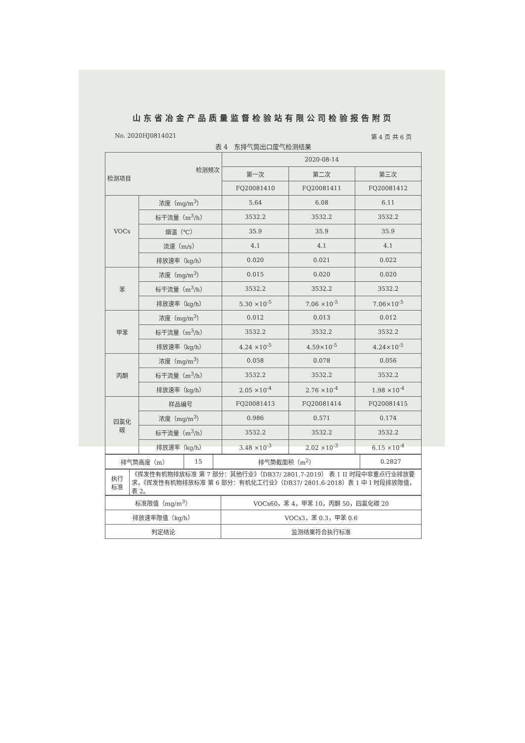山东省冶金产品质量监督检验站有限公司检验报告附页
No. 2020HJ0814021 第 4 页 共 6 页
表 4　东排气筒出口废气检测结果
| 检测频次 检测项目 | | 2020-08-14 | | |
| --- | --- | --- | --- | --- |
| | | 第一次 | 第二次 | 第三次 |
| | | FQ20081410 | FQ20081411 | FQ20081412 |
| VOCs | 浓度（mg/m<sup>3</sup>） | 5.64 | 6.08 | 6.11 |
| | 标干流量（m<sup>3</sup>/h） | 3532.2 | 3532.2 | 3532.2 |
| | 烟温（℃） | 35.9 | 35.9 | 35.9 |
| | 流速（m/s） | 4.1 | 4.1 | 4.1 |
| | 排放速率（kg/h） | 0.020 | 0.021 | 0.022 |
| 苯 | 浓度（mg/m<sup>3</sup>） | 0.015 | 0.020 | 0.020 |
| | 标干流量（m<sup>3</sup>/h） | 3532.2 | 3532.2 | 3532.2 |
| | 排放速率（kg/h） | 5.30 ×10<sup>-5</sup> | 7.06 ×10<sup>-5</sup> | 7.06×10<sup>-5</sup> |
| 甲苯 | 浓度（mg/m<sup>3</sup>） | 0.012 | 0.013 | 0.012 |
| | 标干流量（m<sup>3</sup>/h） | 3532.2 | 3532.2 | 3532.2 |
| | 排放速率（kg/h） | 4.24 ×10<sup>-5</sup> | 4.59×10<sup>-5</sup> | 4.24×10<sup>-5</sup> |
| 丙酮 | 浓度（mg/m<sup>3</sup>） | 0.058 | 0.078 | 0.056 |
| | 标干流量（m<sup>3</sup>/h） | 3532.2 | 3532.2 | 3532.2 |
| | 排放速率（kg/h） | 2.05 ×10<sup>-4</sup> | 2.76 ×10<sup>-4</sup> | 1.98 ×10<sup>-4</sup> |
| 四氯化 碳 | 样品编号 | FQ20081413 | FQ20081414 | FQ20081415 |
| | 浓度（mg/m<sup>3</sup>） | 0.986 | 0.571 | 0.174 |
| | 标干流量（m<sup>3</sup>/h） | 3532.2 | 3532.2 | 3532.2 |
| | 排放速率（kg/h） | 3.48 ×10<sup>-3</sup> | 2.02 ×10<sup>-3</sup> | 6.15 ×10<sup>-4</sup> |
| 排气筒高度（m） | 15 | 排气筒截面积（m<sup>2</sup>） | 0.2827 |
| 执行 标准 | 《挥发性有机物排放标准 第 7 部分：其他行业》（DB37/ 2801.7-2019） 表 1 II 时段中非重点行业排放要求，《挥发性有机物排放标准 第 6 部分：有机化工行业》（DB37/ 2801.6-2018）表 1 中 I 时段排放限值，表 2。 |
| 标准限值（mg/m<sup>3</sup>） | VOCs60，苯 4，甲苯 10，丙酮 50，四氯化碳 20 |
| 排放速率限值（kg/h） | VOCs3，苯 0.3，甲苯 0.6 |
| 判定结论 | 监测结果符合执行标准 |